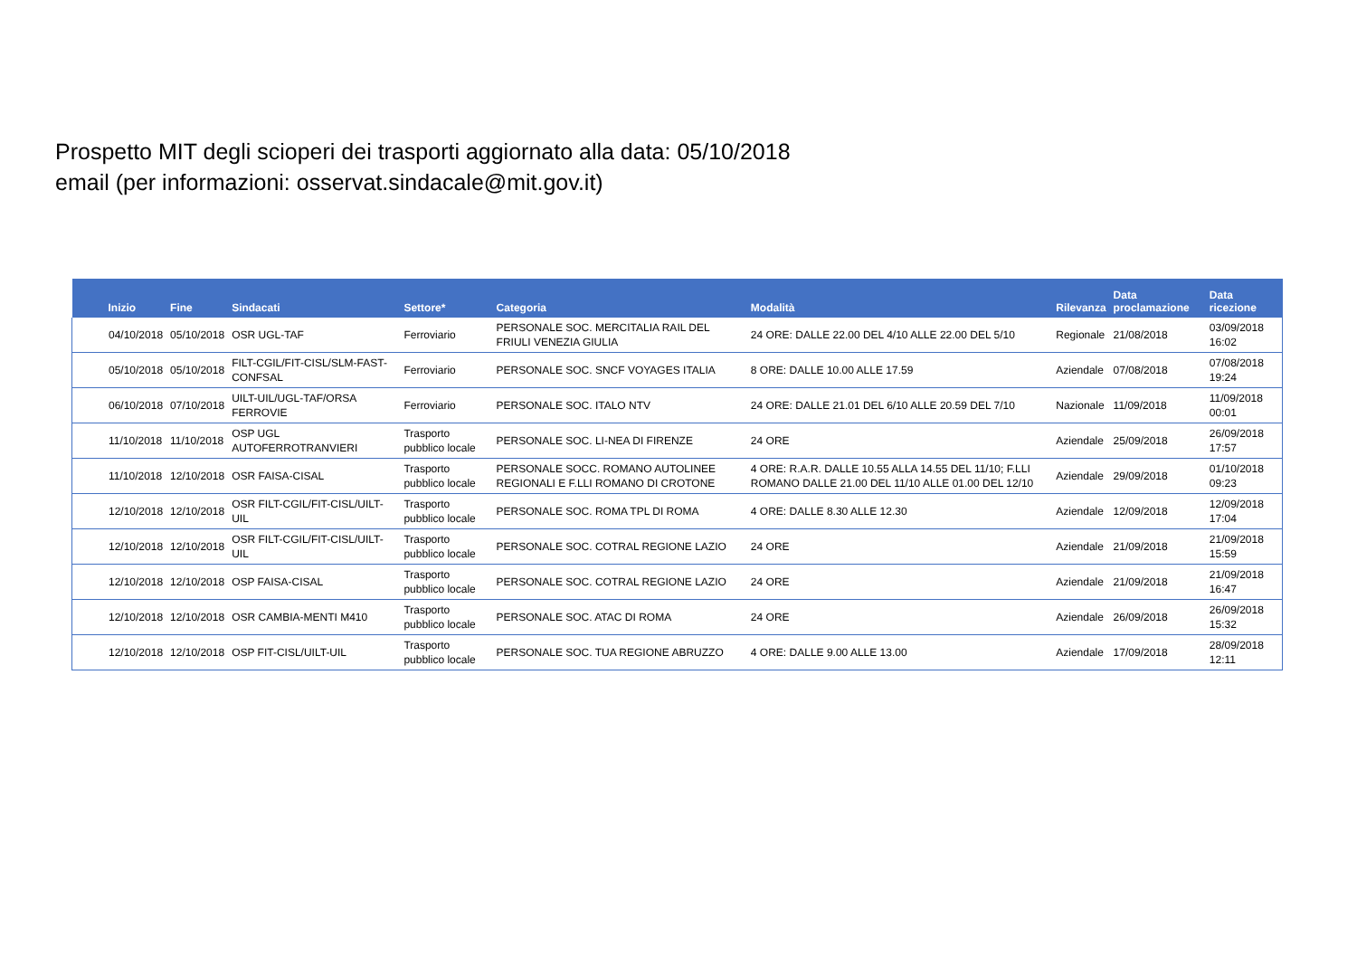Prospetto MIT degli scioperi dei trasporti aggiornato alla data: 05/10/2018
email (per informazioni: osservat.sindacale@mit.gov.it)
| Inizio | Fine | Sindacati | Settore* | Categoria | Modalità | Rilevanza | Data proclamazione | Data ricezione |
| --- | --- | --- | --- | --- | --- | --- | --- | --- |
| 04/10/2018 | 05/10/2018 | OSR UGL-TAF | Ferroviario | PERSONALE SOC. MERCITALIA RAIL DEL FRIULI VENEZIA GIULIA | 24 ORE: DALLE 22.00 DEL 4/10 ALLE 22.00 DEL 5/10 | Regionale | 21/08/2018 | 03/09/2018 16:02 |
| 05/10/2018 | 05/10/2018 | FILT-CGIL/FIT-CISL/SLM-FAST-CONFSAL | Ferroviario | PERSONALE SOC. SNCF VOYAGES ITALIA | 8 ORE: DALLE 10.00 ALLE 17.59 | Aziendale | 07/08/2018 | 07/08/2018 19:24 |
| 06/10/2018 | 07/10/2018 | UILT-UIL/UGL-TAF/ORSA FERROVIE | Ferroviario | PERSONALE SOC. ITALO NTV | 24 ORE: DALLE 21.01 DEL 6/10 ALLE 20.59 DEL 7/10 | Nazionale | 11/09/2018 | 11/09/2018 00:01 |
| 11/10/2018 | 11/10/2018 | OSP UGL AUTOFERROTRANVIERI | Trasporto pubblico locale | PERSONALE SOC. LI-NEA DI FIRENZE | 24 ORE | Aziendale | 25/09/2018 | 26/09/2018 17:57 |
| 11/10/2018 | 12/10/2018 | OSR FAISA-CISAL | Trasporto pubblico locale | PERSONALE SOCC. ROMANO AUTOLINEE REGIONALI E F.LLI ROMANO DI CROTONE | 4 ORE: R.A.R. DALLE 10.55 ALLA 14.55 DEL 11/10; F.LLI ROMANO DALLE 21.00 DEL 11/10 ALLE 01.00 DEL 12/10 | Aziendale | 29/09/2018 | 01/10/2018 09:23 |
| 12/10/2018 | 12/10/2018 | OSR FILT-CGIL/FIT-CISL/UILT-UIL | Trasporto pubblico locale | PERSONALE SOC. ROMA TPL DI ROMA | 4 ORE: DALLE 8.30 ALLE 12.30 | Aziendale | 12/09/2018 | 12/09/2018 17:04 |
| 12/10/2018 | 12/10/2018 | OSR FILT-CGIL/FIT-CISL/UILT-UIL | Trasporto pubblico locale | PERSONALE SOC. COTRAL REGIONE LAZIO | 24 ORE | Aziendale | 21/09/2018 | 21/09/2018 15:59 |
| 12/10/2018 | 12/10/2018 | OSP FAISA-CISAL | Trasporto pubblico locale | PERSONALE SOC. COTRAL REGIONE LAZIO | 24 ORE | Aziendale | 21/09/2018 | 21/09/2018 16:47 |
| 12/10/2018 | 12/10/2018 | OSR CAMBIA-MENTI M410 | Trasporto pubblico locale | PERSONALE SOC. ATAC DI ROMA | 24 ORE | Aziendale | 26/09/2018 | 26/09/2018 15:32 |
| 12/10/2018 | 12/10/2018 | OSP FIT-CISL/UILT-UIL | Trasporto pubblico locale | PERSONALE SOC. TUA REGIONE ABRUZZO | 4 ORE: DALLE 9.00 ALLE 13.00 | Aziendale | 17/09/2018 | 28/09/2018 12:11 |